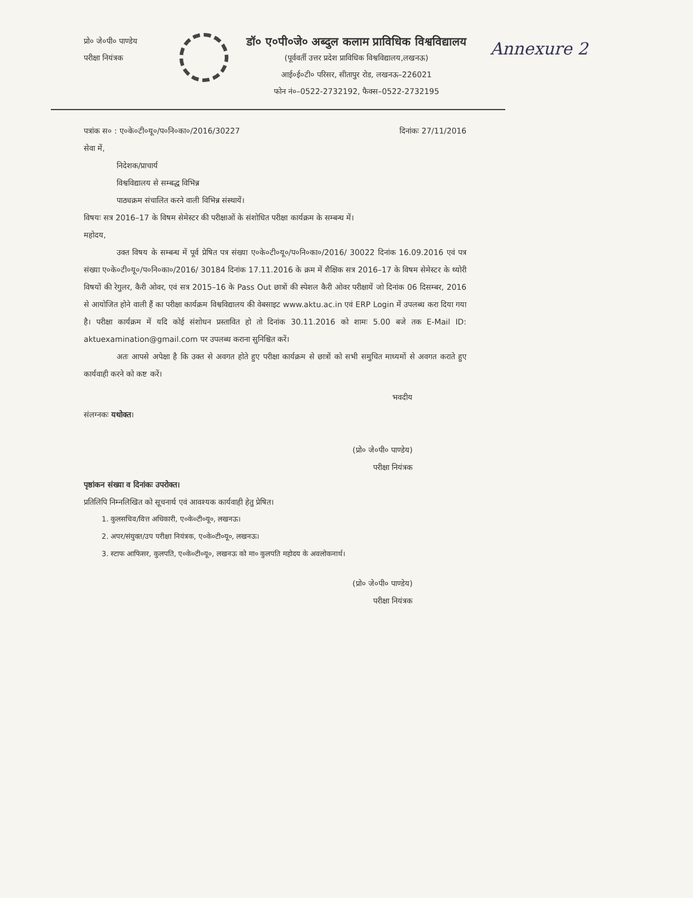प्रो० जे०पी० पाण्डेय
परीक्षा नियंत्रक
डॉ० ए०पी०जे० अब्दुल कलाम प्राविधिक विश्वविद्यालय
(पूर्ववर्ती उत्तर प्रदेश प्राविधिक विश्वविद्यालय,लखनऊ)
आई०ई०टी० परिसर, सीतापुर रोड, लखनऊ–226021
फोन नं०–0522-2732192, फैक्स–0522-2732195
Annexure 2
पत्रांक स० : ए०के०टी०यू०/प०नि०का०/2016/30227 दिनांकः 27/11/2016
सेवा में,
निदेशक/प्राचार्य
विश्वविद्यालय से सम्बद्ध विभिन्न
पाठ्यक्रम संचालित करने वाली विभिन्न संस्थायें।
विषयः सत्र 2016–17 के विषम सेमेस्टर की परीक्षाओं के संशोधित परीक्षा कार्यक्रम के सम्बन्ध में।
महोदय,
उक्त विषय के सम्बन्ध में पूर्व प्रेषित पत्र संख्या ए०के०टी०यू०/प०नि०का०/2016/ 30022 दिनांक 16.09.2016 एवं पत्र संख्या ए०के०टी०यू०/प०नि०का०/2016/ 30184 दिनांक 17.11.2016 के क्रम में शैक्षिक सत्र 2016–17 के विषम सेमेस्टर के थ्योरी विषयों की रेगुलर, कैरी ओवर, एवं सत्र 2015–16 के Pass Out छात्रों की स्पेशल कैरी ओवर परीक्षायें जो दिनांक 06 दिसम्बर, 2016 से आयोजित होने वाली हैं का परीक्षा कार्यक्रम विश्वविद्यालय की वेबसाइट www.aktu.ac.in एवं ERP Login में उपलब्ध करा दिया गया है। परीक्षा कार्यक्रम में यदि कोई संशोधन प्रस्तावित हो तो दिनांक 30.11.2016 को शामः 5.00 बजे तक E-Mail ID: aktuexamination@gmail.com पर उपलब्ध कराना सुनिश्चित करें।
अतः आपसे अपेक्षा है कि उक्त से अवगत होते हुए परीक्षा कार्यक्रम से छात्रों को सभी समुचित माध्यमों से अवगत कराते हुए कार्यवाही करने को कष्ट करें।
भवदीय
संलग्नकः यथोक्त।
(प्रो० जे०पी० पाण्डेय)
परीक्षा नियंत्रक
पृष्ठांकन संख्या व दिनांकः उपरोक्त।
प्रतिलिपि निम्नलिखित को सूचनार्थ एवं आवश्यक कार्यवाही हेतु प्रेषित।
1. कुलसचिव/वित्त अधिकारी, ए०के०टी०यू०, लखनऊ।
2. अपर/संयुक्त/उप परीक्षा नियंत्रक, ए०के०टी०यू०, लखनऊ।
3. स्टाफ आफिसर, कुलपति, ए०के०टी०यू०, लखनऊ को मा० कुलपति महोदय के अवलोकनार्थ।
(प्रो० जे०पी० पाण्डेय)
परीक्षा नियंत्रक